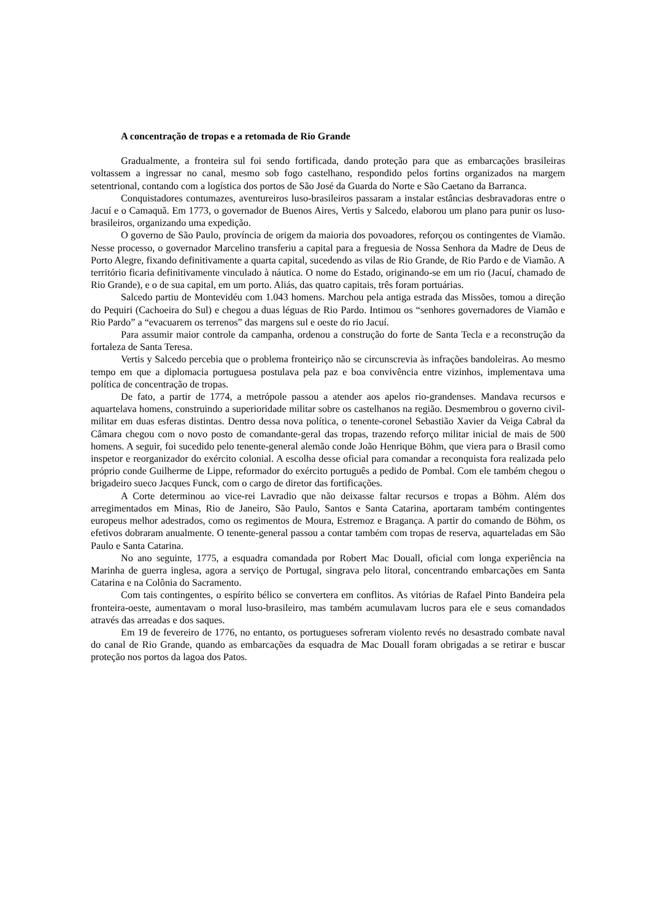A concentração de tropas e a retomada de Rio Grande
Gradualmente, a fronteira sul foi sendo fortificada, dando proteção para que as embarcações brasileiras voltassem a ingressar no canal, mesmo sob fogo castelhano, respondido pelos fortins organizados na margem setentrional, contando com a logística dos portos de São José da Guarda do Norte e São Caetano da Barranca.
Conquistadores contumazes, aventureiros luso-brasileiros passaram a instalar estâncias desbravadoras entre o Jacuí e o Camaquã. Em 1773, o governador de Buenos Aires, Vertis y Salcedo, elaborou um plano para punir os luso-brasileiros, organizando uma expedição.
O governo de São Paulo, província de origem da maioria dos povoadores, reforçou os contingentes de Viamão. Nesse processo, o governador Marcelino transferiu a capital para a freguesia de Nossa Senhora da Madre de Deus de Porto Alegre, fixando definitivamente a quarta capital, sucedendo as vilas de Rio Grande, de Rio Pardo e de Viamão. A território ficaria definitivamente vinculado à náutica. O nome do Estado, originando-se em um rio (Jacuí, chamado de Rio Grande), e o de sua capital, em um porto. Aliás, das quatro capitais, três foram portuárias.
Salcedo partiu de Montevidéu com 1.043 homens. Marchou pela antiga estrada das Missões, tomou a direção do Pequiri (Cachoeira do Sul) e chegou a duas léguas de Rio Pardo. Intimou os “senhores governadores de Viamão e Rio Pardo” a “evacuarem os terrenos” das margens sul e oeste do rio Jacuí.
Para assumir maior controle da campanha, ordenou a construção do forte de Santa Tecla e a reconstrução da fortaleza de Santa Teresa.
Vertis y Salcedo percebia que o problema fronteiriço não se circunscrevia às infrações bandoleiras. Ao mesmo tempo em que a diplomacia portuguesa postulava pela paz e boa convivência entre vizinhos, implementava uma política de concentração de tropas.
De fato, a partir de 1774, a metrópole passou a atender aos apelos rio-grandenses. Mandava recursos e aquartelava homens, construindo a superioridade militar sobre os castelhanos na região. Desmembrou o governo civil-militar em duas esferas distintas. Dentro dessa nova política, o tenente-coronel Sebastião Xavier da Veiga Cabral da Câmara chegou com o novo posto de comandante-geral das tropas, trazendo reforço militar inicial de mais de 500 homens. A seguir, foi sucedido pelo tenente-general alemão conde João Henrique Böhm, que viera para o Brasil como inspetor e reorganizador do exército colonial. A escolha desse oficial para comandar a reconquista fora realizada pelo próprio conde Guilherme de Lippe, reformador do exército português a pedido de Pombal. Com ele também chegou o brigadeiro sueco Jacques Funck, com o cargo de diretor das fortificações.
A Corte determinou ao vice-rei Lavradio que não deixasse faltar recursos e tropas a Böhm. Além dos arregimentados em Minas, Rio de Janeiro, São Paulo, Santos e Santa Catarina, aportaram também contingentes europeus melhor adestrados, como os regimentos de Moura, Estremoz e Bragança. A partir do comando de Böhm, os efetivos dobraram anualmente. O tenente-general passou a contar também com tropas de reserva, aquarteladas em São Paulo e Santa Catarina.
No ano seguinte, 1775, a esquadra comandada por Robert Mac Douall, oficial com longa experiência na Marinha de guerra inglesa, agora a serviço de Portugal, singrava pelo litoral, concentrando embarcações em Santa Catarina e na Colônia do Sacramento.
Com tais contingentes, o espírito bélico se convertera em conflitos. As vitórias de Rafael Pinto Bandeira pela fronteira-oeste, aumentavam o moral luso-brasileiro, mas também acumulavam lucros para ele e seus comandados através das arreadas e dos saques.
Em 19 de fevereiro de 1776, no entanto, os portugueses sofreram violento revés no desastrado combate naval do canal de Rio Grande, quando as embarcações da esquadra de Mac Douall foram obrigadas a se retirar e buscar proteção nos portos da lagoa dos Patos.